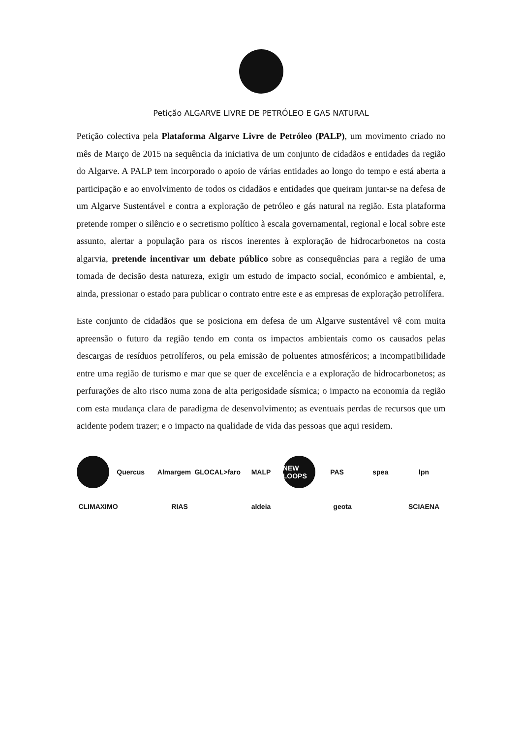Petição ALGARVE LIVRE DE PETRÓLEO E GAS NATURAL
Petição colectiva pela Plataforma Algarve Livre de Petróleo (PALP), um movimento criado no mês de Março de 2015 na sequência da iniciativa de um conjunto de cidadãos e entidades da região do Algarve. A PALP tem incorporado o apoio de várias entidades ao longo do tempo e está aberta a participação e ao envolvimento de todos os cidadãos e entidades que queiram juntar-se na defesa de um Algarve Sustentável e contra a exploração de petróleo e gás natural na região. Esta plataforma pretende romper o silêncio e o secretismo político à escala governamental, regional e local sobre este assunto, alertar a população para os riscos inerentes à exploração de hidrocarbonetos na costa algarvia, pretende incentivar um debate público sobre as consequências para a região de uma tomada de decisão desta natureza, exigir um estudo de impacto social, económico e ambiental, e, ainda, pressionar o estado para publicar o contrato entre este e as empresas de exploração petrolífera.
Este conjunto de cidadãos que se posiciona em defesa de um Algarve sustentável vê com muita apreensão o futuro da região tendo em conta os impactos ambientais como os causados pelas descargas de resíduos petrolíferos, ou pela emissão de poluentes atmosféricos; a incompatibilidade entre uma região de turismo e mar que se quer de excelência e a exploração de hidrocarbonetos; as perfurações de alto risco numa zona de alta perigosidade sísmica; o impacto na economia da região com esta mudança clara de paradigma de desenvolvimento; as eventuais perdas de recursos que um acidente podem trazer; e o impacto na qualidade de vida das pessoas que aqui residem.
Quercus Almargem GLOCAL>faro MALP NEW LOOPS PAS spea lpn CLIMAXIMO RIAS aldeia geota SCIAENA